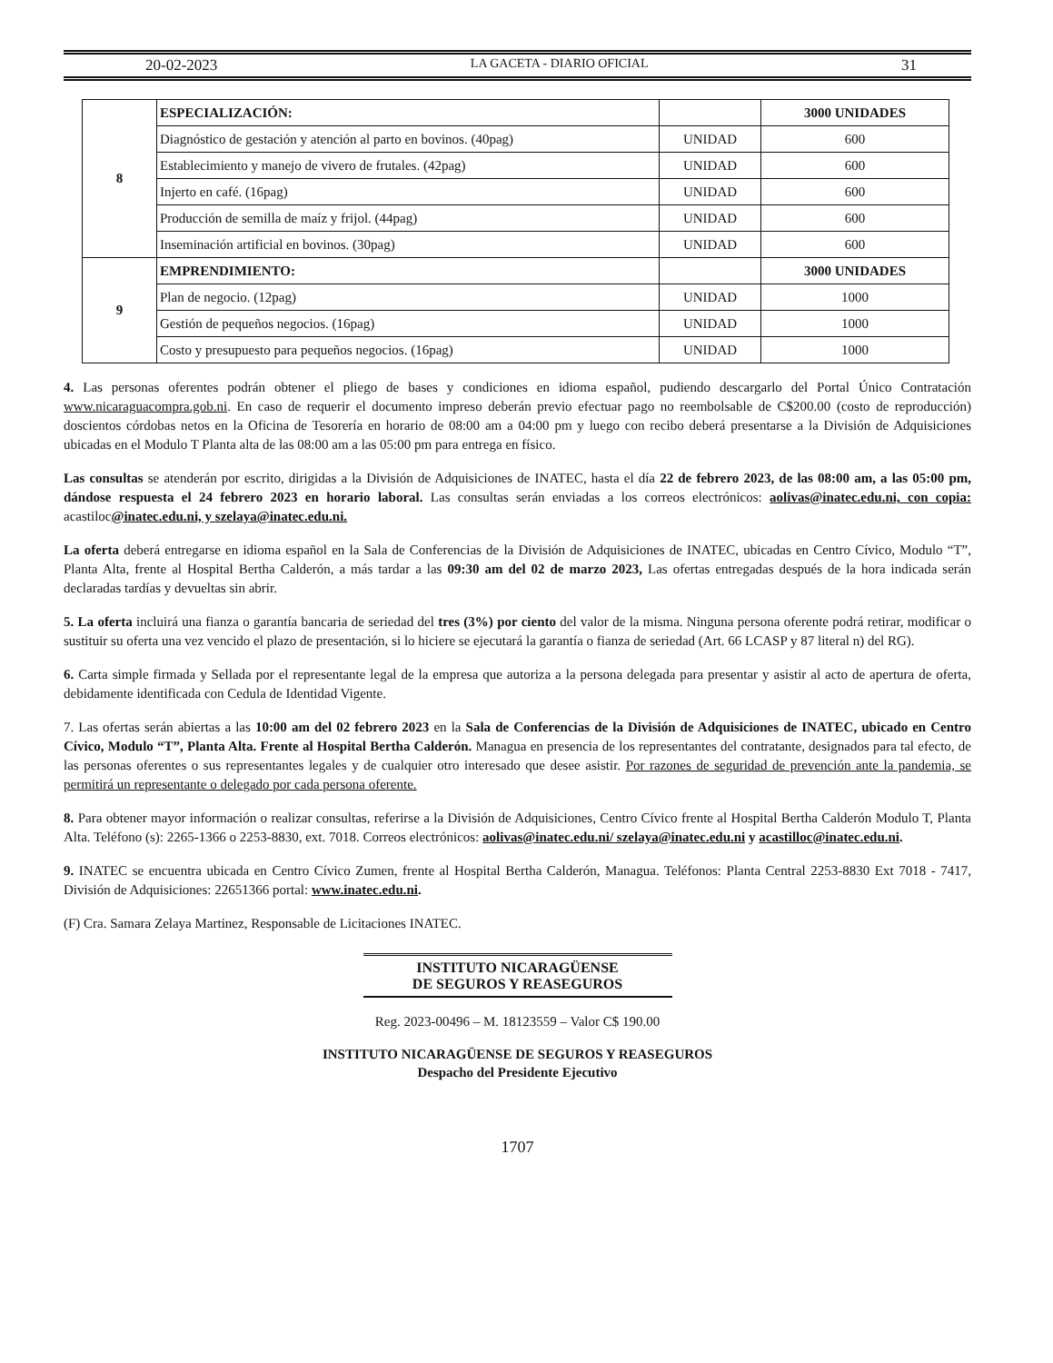20-02-2023 LA GACETA - DIARIO OFICIAL 31
| 8 | ESPECIALIZACIÓN: | | 3000 UNIDADES |
| | Diagnóstico de gestación y atención al parto en bovinos. (40pag) | UNIDAD | 600 |
| | Establecimiento y manejo de vivero de frutales. (42pag) | UNIDAD | 600 |
| | Injerto en café. (16pag) | UNIDAD | 600 |
| | Producción de semilla de maíz y frijol. (44pag) | UNIDAD | 600 |
| | Inseminación artificial en bovinos. (30pag) | UNIDAD | 600 |
| 9 | EMPRENDIMIENTO: | | 3000 UNIDADES |
| | Plan de negocio. (12pag) | UNIDAD | 1000 |
| | Gestión de pequeños negocios. (16pag) | UNIDAD | 1000 |
| | Costo y presupuesto para pequeños negocios. (16pag) | UNIDAD | 1000 |
4. Las personas oferentes podrán obtener el pliego de bases y condiciones en idioma español, pudiendo descargarlo del Portal Único Contratación www.nicaraguacompra.gob.ni. En caso de requerir el documento impreso deberán previo efectuar pago no reembolsable de C$200.00 (costo de reproducción) doscientos córdobas netos en la Oficina de Tesorería en horario de 08:00 am a 04:00 pm y luego con recibo deberá presentarse a la División de Adquisiciones ubicadas en el Modulo T Planta alta de las 08:00 am a las 05:00 pm para entrega en físico.
Las consultas se atenderán por escrito, dirigidas a la División de Adquisiciones de INATEC, hasta el día 22 de febrero 2023, de las 08:00 am, a las 05:00 pm, dándose respuesta el 24 febrero 2023 en horario laboral. Las consultas serán enviadas a los correos electrónicos: aolivas@inatec.edu.ni, con copia: acastiloc@inatec.edu.ni, y szelaya@inatec.edu.ni.
La oferta deberá entregarse en idioma español en la Sala de Conferencias de la División de Adquisiciones de INATEC, ubicadas en Centro Cívico, Modulo “T”, Planta Alta, frente al Hospital Bertha Calderón, a más tardar a las 09:30 am del 02 de marzo 2023, Las ofertas entregadas después de la hora indicada serán declaradas tardías y devueltas sin abrir.
5. La oferta incluirá una fianza o garantía bancaria de seriedad del tres (3%) por ciento del valor de la misma. Ninguna persona oferente podrá retirar, modificar o sustituir su oferta una vez vencido el plazo de presentación, si lo hiciere se ejecutará la garantía o fianza de seriedad (Art. 66 LCASP y 87 literal n) del RG).
6. Carta simple firmada y Sellada por el representante legal de la empresa que autoriza a la persona delegada para presentar y asistir al acto de apertura de oferta, debidamente identificada con Cedula de Identidad Vigente.
7. Las ofertas serán abiertas a las 10:00 am del 02 febrero 2023 en la Sala de Conferencias de la División de Adquisiciones de INATEC, ubicado en Centro Cívico, Modulo “T”, Planta Alta. Frente al Hospital Bertha Calderón. Managua en presencia de los representantes del contratante, designados para tal efecto, de las personas oferentes o sus representantes legales y de cualquier otro interesado que desee asistir. Por razones de seguridad de prevención ante la pandemia, se permitirá un representante o delegado por cada persona oferente.
8. Para obtener mayor información o realizar consultas, referirse a la División de Adquisiciones, Centro Cívico frente al Hospital Bertha Calderón Modulo T, Planta Alta. Teléfono (s): 2265-1366 o 2253-8830, ext. 7018. Correos electrónicos: aolivas@inatec.edu.ni/ szelaya@inatec.edu.ni y acastilloc@inatec.edu.ni.
9. INATEC se encuentra ubicada en Centro Cívico Zumen, frente al Hospital Bertha Calderón, Managua. Teléfonos: Planta Central 2253-8830 Ext 7018 - 7417, División de Adquisiciones: 22651366 portal: www.inatec.edu.ni.
(F) Cra. Samara Zelaya Martinez, Responsable de Licitaciones INATEC.
INSTITUTO NICARAGÜENSE
DE SEGUROS Y REASEGUROS
Reg. 2023-00496 – M. 18123559 – Valor C$ 190.00
INSTITUTO NICARAGÜENSE DE SEGUROS Y REASEGUROS
Despacho del Presidente Ejecutivo
1707